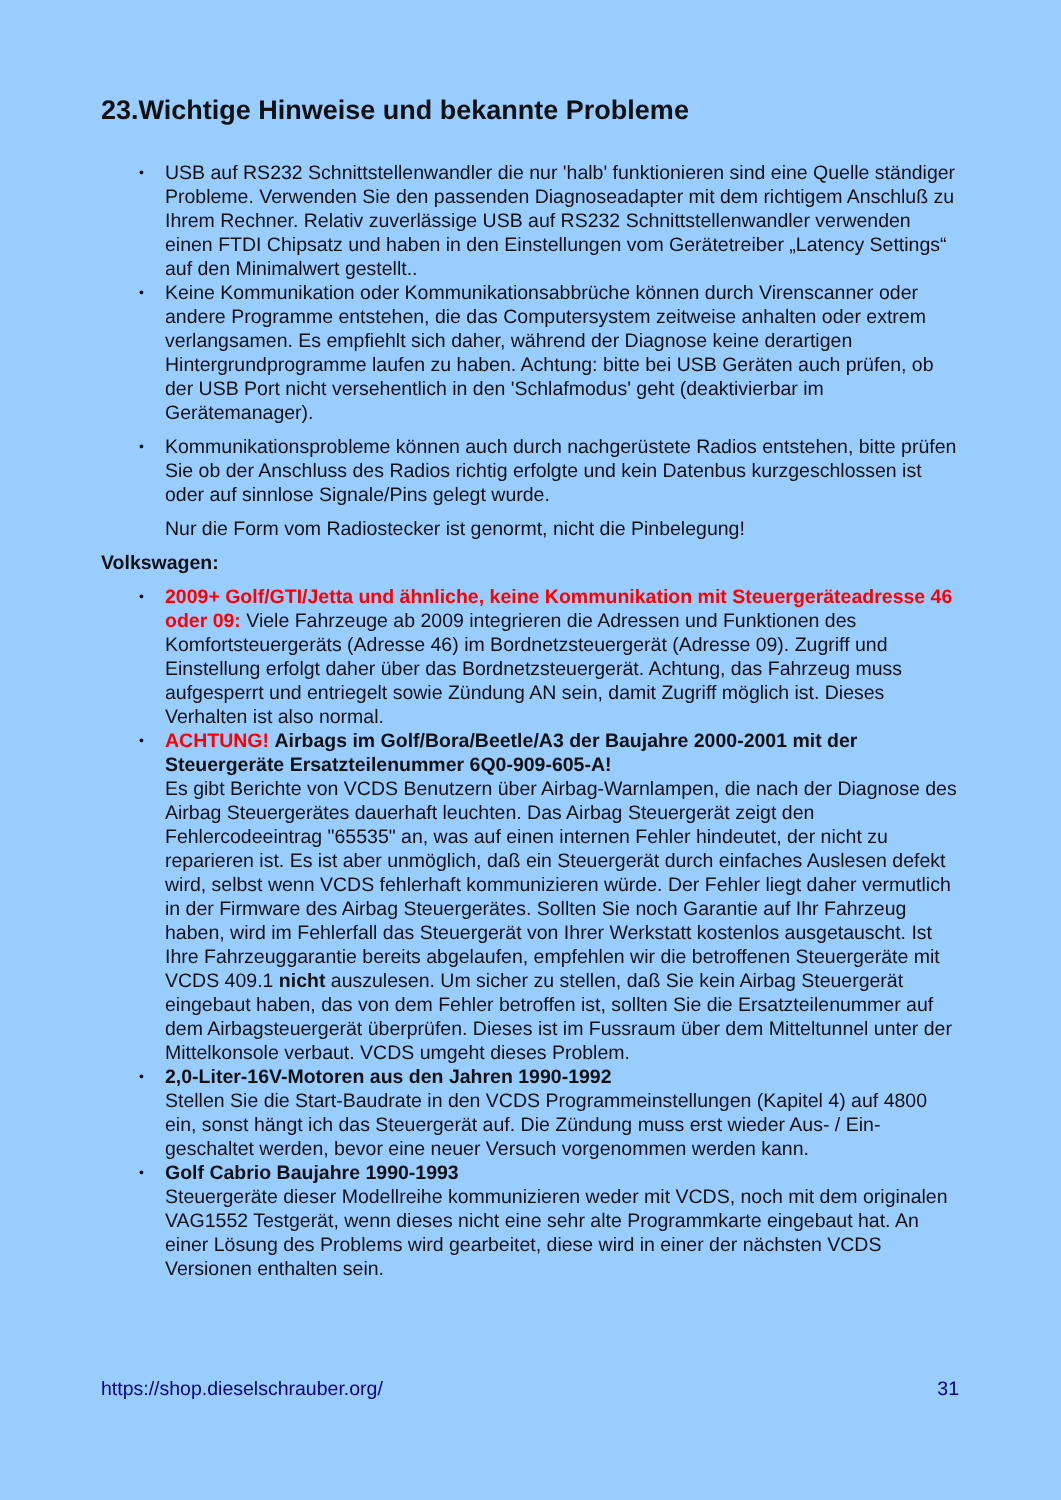23.Wichtige Hinweise und bekannte Probleme
• USB auf RS232 Schnittstellenwandler die nur 'halb' funktionieren sind eine Quelle ständiger Probleme. Verwenden Sie den passenden Diagnoseadapter mit dem richtigem Anschluß zu Ihrem Rechner. Relativ zuverlässige USB auf RS232 Schnittstellenwandler verwenden einen FTDI Chipsatz und haben in den Einstellungen vom Gerätetreiber „Latency Settings“ auf den Minimalwert gestellt..
• Keine Kommunikation oder Kommunikationsabbrüche können durch Virenscanner oder andere Programme entstehen, die das Computersystem zeitweise anhalten oder extrem verlangsamen. Es empfiehlt sich daher, während der Diagnose keine derartigen Hintergrundprogramme laufen zu haben. Achtung: bitte bei USB Geräten auch prüfen, ob der USB Port nicht versehentlich in den 'Schlafmodus' geht (deaktivierbar im Gerätemanager).
• Kommunikationsprobleme können auch durch nachgerüstete Radios entstehen, bitte prüfen Sie ob der Anschluss des Radios richtig erfolgte und kein Datenbus kurzgeschlossen ist oder auf sinnlose Signale/Pins gelegt wurde.
Nur die Form vom Radiostecker ist genormt, nicht die Pinbelegung!
Volkswagen:
• 2009+ Golf/GTI/Jetta und ähnliche, keine Kommunikation mit Steuergeräteadresse 46 oder 09: Viele Fahrzeuge ab 2009 integrieren die Adressen und Funktionen des Komfortsteuergeräts (Adresse 46) im Bordnetzsteuergerät (Adresse 09). Zugriff und Einstellung erfolgt daher über das Bordnetzsteuergerät. Achtung, das Fahrzeug muss aufgesperrt und entriegelt sowie Zündung AN sein, damit Zugriff möglich ist. Dieses Verhalten ist also normal.
• ACHTUNG! Airbags im Golf/Bora/Beetle/A3 der Baujahre 2000-2001 mit der Steuergeräte Ersatzteilenummer 6Q0-909-605-A!
Es gibt Berichte von VCDS Benutzern über Airbag-Warnlampen, die nach der Diagnose des Airbag Steuergerätes dauerhaft leuchten. Das Airbag Steuergerät zeigt den Fehlercodeeintrag "65535" an, was auf einen internen Fehler hindeutet, der nicht zu reparieren ist. Es ist aber unmöglich, daß ein Steuergerät durch einfaches Auslesen defekt wird, selbst wenn VCDS fehlerhaft kommunizieren würde. Der Fehler liegt daher vermutlich in der Firmware des Airbag Steuergerätes. Sollten Sie noch Garantie auf Ihr Fahrzeug haben, wird im Fehlerfall das Steuergerät von Ihrer Werkstatt kostenlos ausgetauscht. Ist Ihre Fahrzeuggarantie bereits abgelaufen, empfehlen wir die betroffenen Steuergeräte mit VCDS 409.1 nicht auszulesen. Um sicher zu stellen, daß Sie kein Airbag Steuergerät eingebaut haben, das von dem Fehler betroffen ist, sollten Sie die Ersatzteilenummer auf dem Airbagsteuergerät überprüfen. Dieses ist im Fussraum über dem Mitteltunnel unter der Mittelkonsole verbaut. VCDS umgeht dieses Problem.
• 2,0-Liter-16V-Motoren aus den Jahren 1990-1992
Stellen Sie die Start-Baudrate in den VCDS Programmeinstellungen (Kapitel 4) auf 4800 ein, sonst hängt ich das Steuergerät auf. Die Zündung muss erst wieder Aus- / Ein- geschaltet werden, bevor eine neuer Versuch vorgenommen werden kann.
• Golf Cabrio Baujahre 1990-1993
Steuergeräte dieser Modellreihe kommunizieren weder mit VCDS, noch mit dem originalen VAG1552 Testgerät, wenn dieses nicht eine sehr alte Programmkarte eingebaut hat. An einer Lösung des Problems wird gearbeitet, diese wird in einer der nächsten VCDS Versionen enthalten sein.
https://shop.dieselschrauber.org/ 31